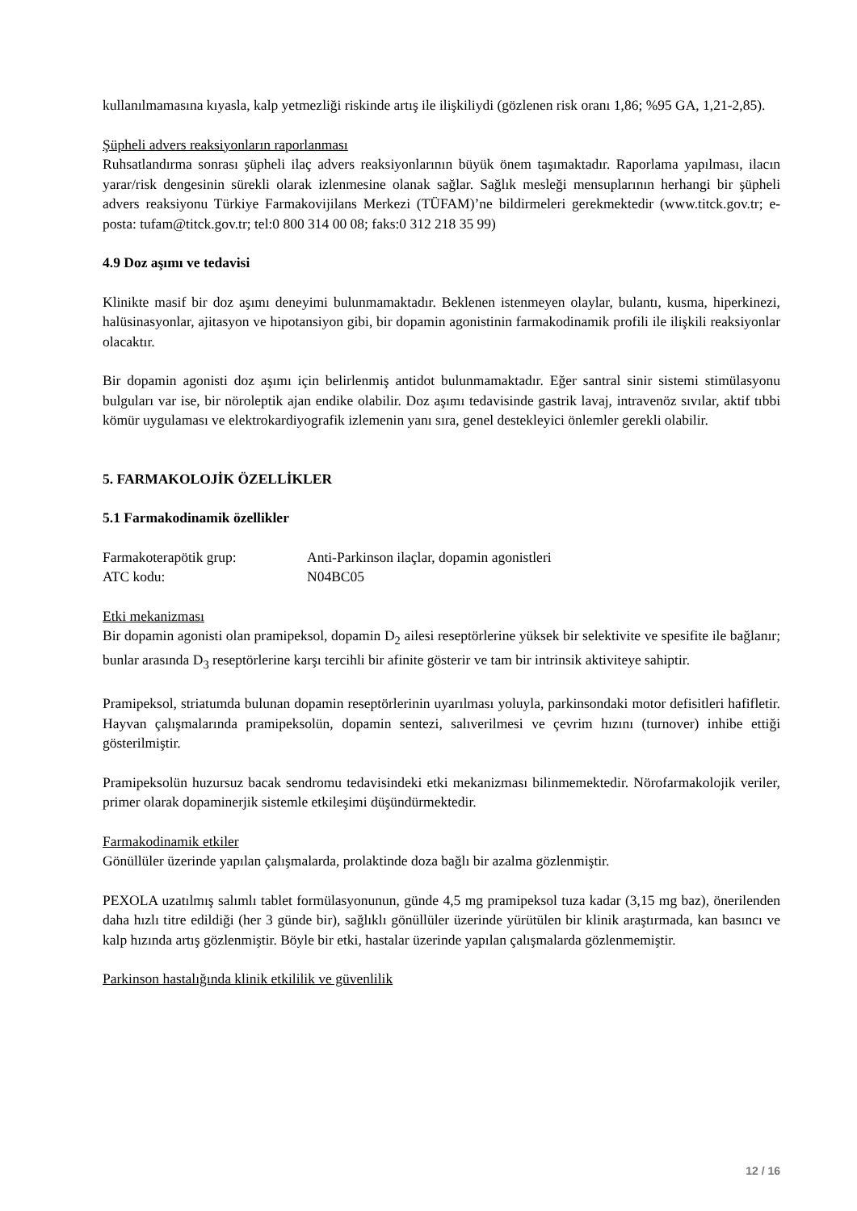kullanılmamasına kıyasla, kalp yetmezliği riskinde artış ile ilişkiliydi (gözlenen risk oranı 1,86; %95 GA, 1,21-2,85).
Şüpheli advers reaksiyonların raporlanması
Ruhsatlandırma sonrası şüpheli ilaç advers reaksiyonlarının büyük önem taşımaktadır. Raporlama yapılması, ilacın yarar/risk dengesinin sürekli olarak izlenmesine olanak sağlar. Sağlık mesleği mensuplarının herhangi bir şüpheli advers reaksiyonu Türkiye Farmakovijilans Merkezi (TÜFAM)’ne bildirmeleri gerekmektedir (www.titck.gov.tr; e-posta: tufam@titck.gov.tr; tel:0 800 314 00 08; faks:0 312 218 35 99)
4.9 Doz aşımı ve tedavisi
Klinikte masif bir doz aşımı deneyimi bulunmamaktadır. Beklenen istenmeyen olaylar, bulantı, kusma, hiperkinezi, halüsinasyonlar, ajitasyon ve hipotansiyon gibi, bir dopamin agonistinin farmakodinamik profili ile ilişkili reaksiyonlar olacaktır.
Bir dopamin agonisti doz aşımı için belirlenmiş antidot bulunmamaktadır. Eğer santral sinir sistemi stimülasyonu bulguları var ise, bir nöroleptik ajan endike olabilir. Doz aşımı tedavisinde gastrik lavaj, intravenöz sıvılar, aktif tıbbi kömür uygulaması ve elektrokardiyografik izlemenin yanı sıra, genel destekleyici önlemler gerekli olabilir.
5. FARMAKOLOJİK ÖZELLİKLER
5.1 Farmakodinamik özellikler
| Farmakoterapötik grup: | Anti-Parkinson ilaçlar, dopamin agonistleri |
| ATC kodu: | N04BC05 |
Etki mekanizması
Bir dopamin agonisti olan pramipeksol, dopamin D<sub>2</sub> ailesi reseptörlerine yüksek bir selektivite ve spesifite ile bağlanır; bunlar arasında D<sub>3</sub> reseptörlerine karşı tercihli bir afinite gösterir ve tam bir intrinsik aktiviteye sahiptir.
Pramipeksol, striatumda bulunan dopamin reseptörlerinin uyarılması yoluyla, parkinsondaki motor defisitleri hafifletir. Hayvan çalışmalarında pramipeksolün, dopamin sentezi, salıverilmesi ve çevrim hızını (turnover) inhibe ettiği gösterilmiştir.
Pramipeksolün huzursuz bacak sendromu tedavisindeki etki mekanizması bilinmemektedir. Nörofarmakolojik veriler, primer olarak dopaminerjik sistemle etkileşimi düşündürmektedir.
Farmakodinamik etkiler
Gönüllüler üzerinde yapılan çalışmalarda, prolaktinde doza bağlı bir azalma gözlenmiştir.
PEXOLA uzatılmış salımlı tablet formülasyonunun, günde 4,5 mg pramipeksol tuza kadar (3,15 mg baz), önerilenden daha hızlı titre edildiği (her 3 günde bir), sağlıklı gönüllüler üzerinde yürütülen bir klinik araştırmada, kan basıncı ve kalp hızında artış gözlenmiştir. Böyle bir etki, hastalar üzerinde yapılan çalışmalarda gözlenmemiştir.
Parkinson hastalığında klinik etkililik ve güvenlilik
12 / 16